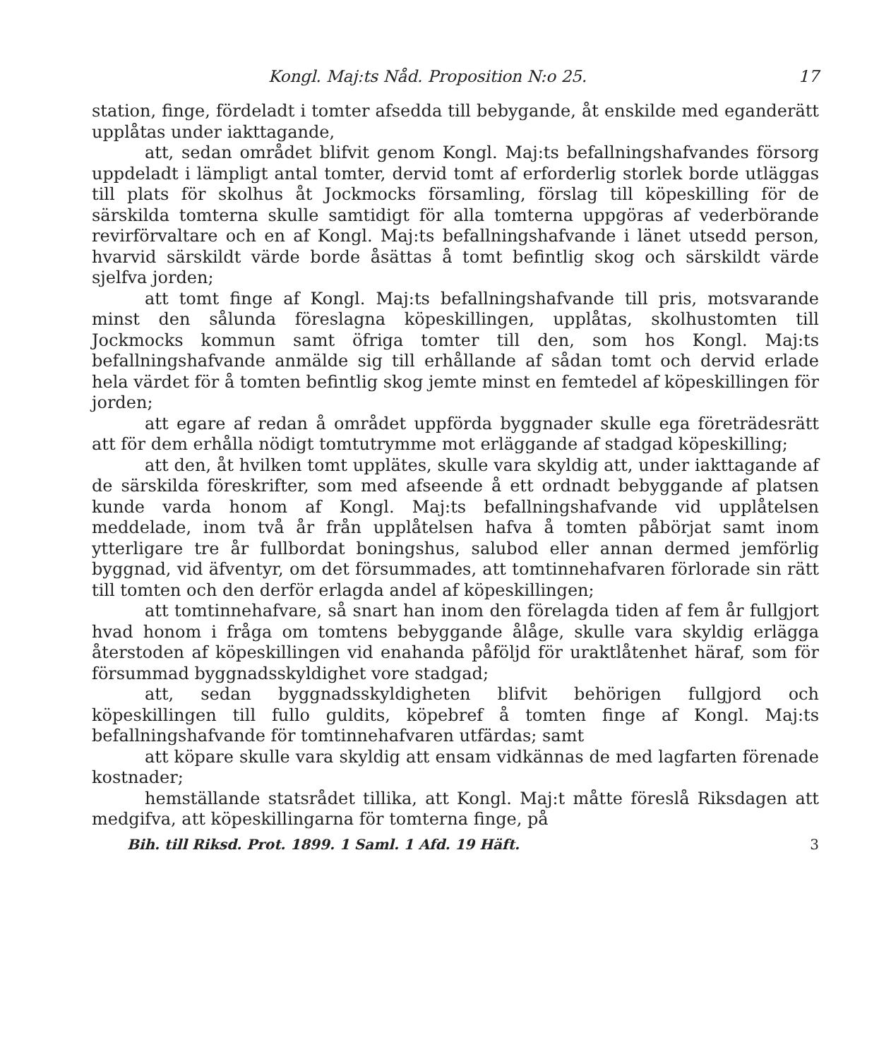Kongl. Maj:ts Nåd. Proposition N:o 25. 17
station, finge, fördeladt i tomter afsedda till bebygande, åt enskilde med eganderätt upplåtas under iakttagande,
att, sedan området blifvit genom Kongl. Maj:ts befallningshafvandes försorg uppdeladt i lämpligt antal tomter, dervid tomt af erforderlig storlek borde utläggas till plats för skolhus åt Jockmocks församling, förslag till köpeskilling för de särskilda tomterna skulle samtidigt för alla tomterna uppgöras af vederbörande revirförvaltare och en af Kongl. Maj:ts befallningshafvande i länet utsedd person, hvarvid särskildt värde borde åsättas å tomt befintlig skog och särskildt värde sjelfva jorden;
att tomt finge af Kongl. Maj:ts befallningshafvande till pris, motsvarande minst den sålunda föreslagna köpeskillingen, upplåtas, skolhustomten till Jockmocks kommun samt öfriga tomter till den, som hos Kongl. Maj:ts befallningshafvande anmälde sig till erhållande af sådan tomt och dervid erlade hela värdet för å tomten befintlig skog jemte minst en femtedel af köpeskillingen för jorden;
att egare af redan å området uppförda byggnader skulle ega företrädesrätt att för dem erhålla nödigt tomtutrymme mot erläggande af stadgad köpeskilling;
att den, åt hvilken tomt upplätes, skulle vara skyldig att, under iakttagande af de särskilda föreskrifter, som med afseende å ett ordnadt bebyggande af platsen kunde varda honom af Kongl. Maj:ts befallningshafvande vid upplåtelsen meddelade, inom två år från upplåtelsen hafva å tomten påbörjat samt inom ytterligare tre år fullbordat boningshus, salubod eller annan dermed jemförlig byggnad, vid äfventyr, om det försummades, att tomtinnehafvaren förlorade sin rätt till tomten och den derför erlagda andel af köpeskillingen;
att tomtinnehafvare, så snart han inom den förelagda tiden af fem år fullgjort hvad honom i fråga om tomtens bebyggande ålåge, skulle vara skyldig erlägga återstoden af köpeskillingen vid enahanda påföljd för uraktlåtenhet häraf, som för försummad byggnadsskyldighet vore stadgad;
att, sedan byggnadsskyldigheten blifvit behörigen fullgjord och köpeskillingen till fullo guldits, köpebref å tomten finge af Kongl. Maj:ts befallningshafvande för tomtinnehafvaren utfärdas; samt
att köpare skulle vara skyldig att ensam vidkännas de med lagfarten förenade kostnader;
hemställande statsrådet tillika, att Kongl. Maj:t måtte föreslå Riksdagen att medgifva, att köpeskillingarna för tomterna finge, på
Bih. till Riksd. Prot. 1899. 1 Saml. 1 Afd. 19 Häft. 3